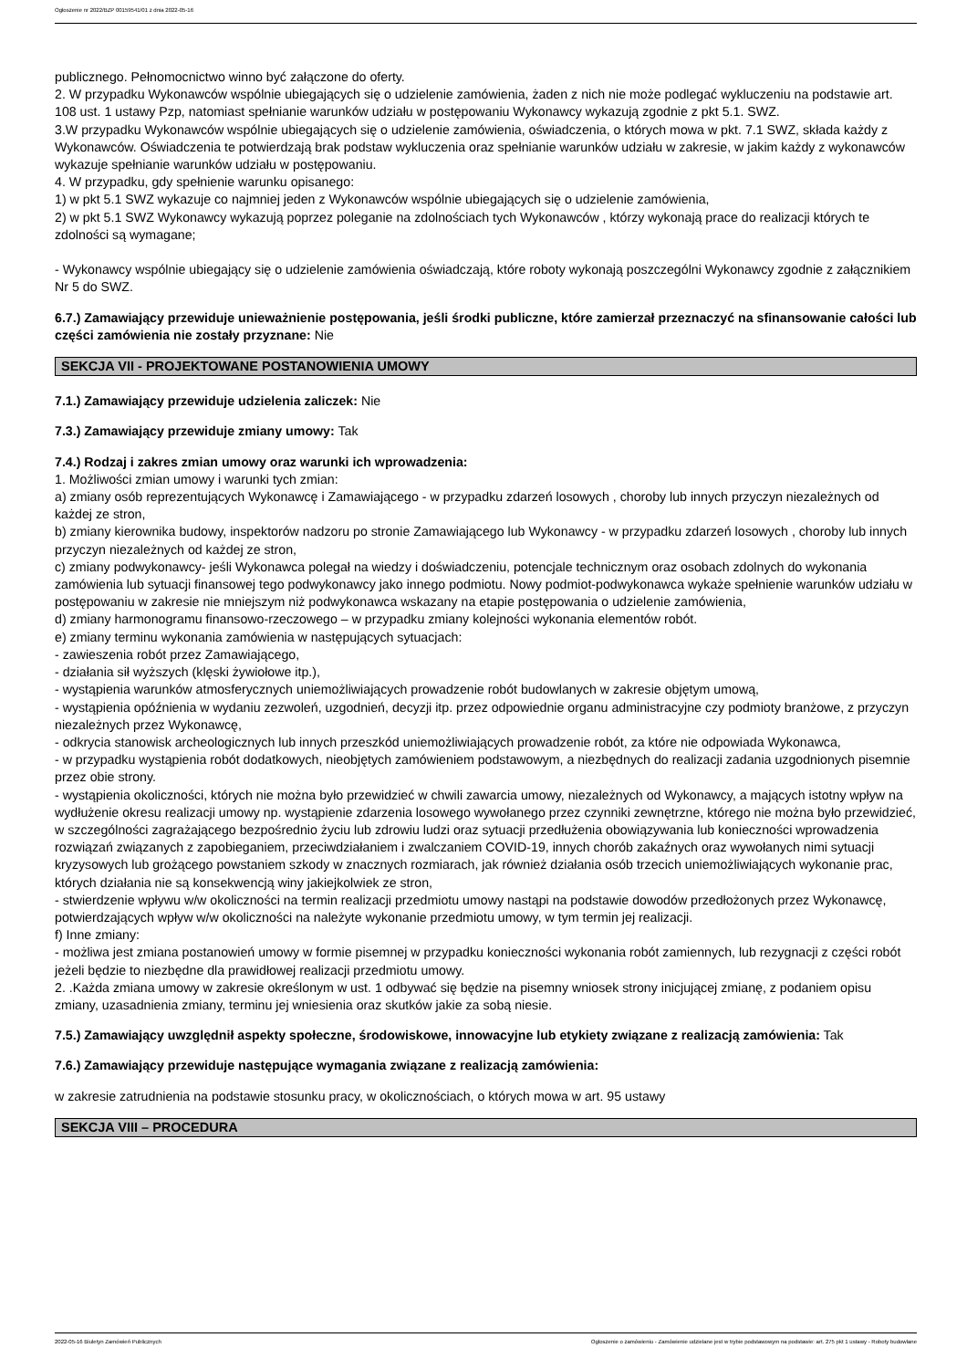Ogłoszenie nr 2022/BZP 00159541/01 z dnia 2022-05-16
publicznego. Pełnomocnictwo winno być załączone do oferty.
2. W przypadku Wykonawców wspólnie ubiegających się o udzielenie zamówienia, żaden z nich nie może podlegać wykluczeniu na podstawie art. 108 ust. 1 ustawy Pzp, natomiast spełnianie warunków udziału w postępowaniu Wykonawcy wykazują zgodnie z pkt 5.1. SWZ.
3.W przypadku Wykonawców wspólnie ubiegających się o udzielenie zamówienia, oświadczenia, o których mowa w pkt. 7.1 SWZ, składa każdy z Wykonawców. Oświadczenia te potwierdzają brak podstaw wykluczenia oraz spełnianie warunków udziału w zakresie, w jakim każdy z wykonawców wykazuje spełnianie warunków udziału w postępowaniu.
4. W przypadku, gdy spełnienie warunku opisanego:
1) w pkt 5.1 SWZ wykazuje co najmniej jeden z Wykonawców wspólnie ubiegających się o udzielenie zamówienia,
2) w pkt 5.1 SWZ Wykonawcy wykazują poprzez poleganie na zdolnościach tych Wykonawców , którzy wykonają prace do realizacji których te zdolności są wymagane;
- Wykonawcy wspólnie ubiegający się o udzielenie zamówienia oświadczają, które roboty wykonają poszczególni Wykonawcy zgodnie z załącznikiem Nr 5 do SWZ.
6.7.) Zamawiający przewiduje unieważnienie postępowania, jeśli środki publiczne, które zamierzał przeznaczyć na sfinansowanie całości lub części zamówienia nie zostały przyznane: Nie
SEKCJA VII - PROJEKTOWANE POSTANOWIENIA UMOWY
7.1.) Zamawiający przewiduje udzielenia zaliczek: Nie
7.3.) Zamawiający przewiduje zmiany umowy: Tak
7.4.) Rodzaj i zakres zmian umowy oraz warunki ich wprowadzenia:
1. Możliwości zmian umowy i warunki tych zmian:
a) zmiany osób reprezentujących Wykonawcę i Zamawiającego - w przypadku zdarzeń losowych , choroby lub innych przyczyn niezależnych od każdej ze stron,
b) zmiany kierownika budowy, inspektorów nadzoru po stronie Zamawiającego lub Wykonawcy - w przypadku zdarzeń losowych , choroby lub innych przyczyn niezależnych od każdej ze stron,
c) zmiany podwykonawcy- jeśli Wykonawca polegał na wiedzy i doświadczeniu, potencjale technicznym oraz osobach zdolnych do wykonania zamówienia lub sytuacji finansowej tego podwykonawcy jako innego podmiotu. Nowy podmiot-podwykonawca wykaże spełnienie warunków udziału w postępowaniu w zakresie nie mniejszym niż podwykonawca wskazany na etapie postępowania o udzielenie zamówienia,
d) zmiany harmonogramu finansowo-rzeczowego – w przypadku zmiany kolejności wykonania elementów robót.
e) zmiany terminu wykonania zamówienia w następujących sytuacjach:
- zawieszenia robót przez Zamawiającego,
- działania sił wyższych (klęski żywiołowe itp.),
- wystąpienia warunków atmosferycznych uniemożliwiających prowadzenie robót budowlanych w zakresie objętym umową,
- wystąpienia opóźnienia w wydaniu zezwoleń, uzgodnień, decyzji itp. przez odpowiednie organu administracyjne czy podmioty branżowe, z przyczyn niezależnych przez Wykonawcę,
- odkrycia stanowisk archeologicznych lub innych przeszkód uniemożliwiających prowadzenie robót, za które nie odpowiada Wykonawca,
- w przypadku wystąpienia robót dodatkowych, nieobjętych zamówieniem podstawowym, a niezbędnych do realizacji zadania uzgodnionych pisemnie przez obie strony.
- wystąpienia okoliczności, których nie można było przewidzieć w chwili zawarcia umowy, niezależnych od Wykonawcy, a mających istotny wpływ na wydłużenie okresu realizacji umowy np. wystąpienie zdarzenia losowego wywołanego przez czynniki zewnętrzne, którego nie można było przewidzieć, w szczególności zagrażającego bezpośrednio życiu lub zdrowiu ludzi oraz sytuacji przedłużenia obowiązywania lub konieczności wprowadzenia rozwiązań związanych z zapobieganiem, przeciwdziałaniem i zwalczaniem COVID-19, innych chorób zakaźnych oraz wywołanych nimi sytuacji kryzysowych lub grożącego powstaniem szkody w znacznych rozmiarach, jak również działania osób trzecich uniemożliwiających wykonanie prac, których działania nie są konsekwencją winy jakiejkolwiek ze stron,
- stwierdzenie wpływu w/w okoliczności na termin realizacji przedmiotu umowy nastąpi na podstawie dowodów przedłożonych przez Wykonawcę, potwierdzających wpływ w/w okoliczności na należyte wykonanie przedmiotu umowy, w tym termin jej realizacji.
f) Inne zmiany:
- możliwa jest zmiana postanowień umowy w formie pisemnej w przypadku konieczności wykonania robót zamiennych, lub rezygnacji z części robót jeżeli będzie to niezbędne dla prawidłowej realizacji przedmiotu umowy.
2. .Każda zmiana umowy w zakresie określonym w ust. 1 odbywać się będzie na pisemny wniosek strony inicjującej zmianę, z podaniem opisu zmiany, uzasadnienia zmiany, terminu jej wniesienia oraz skutków jakie za sobą niesie.
7.5.) Zamawiający uwzględnił aspekty społeczne, środowiskowe, innowacyjne lub etykiety związane z realizacją zamówienia: Tak
7.6.) Zamawiający przewiduje następujące wymagania związane z realizacją zamówienia:
w zakresie zatrudnienia na podstawie stosunku pracy, w okolicznościach, o których mowa w art. 95 ustawy
SEKCJA VIII – PROCEDURA
2022-05-16 Biuletyn Zamówień Publicznych Ogłoszenie o zamówieniu - Zamówienie udzielane jest w trybie podstawowym na podstawie: art. 275 pkt 1 ustawy - Roboty budowlane